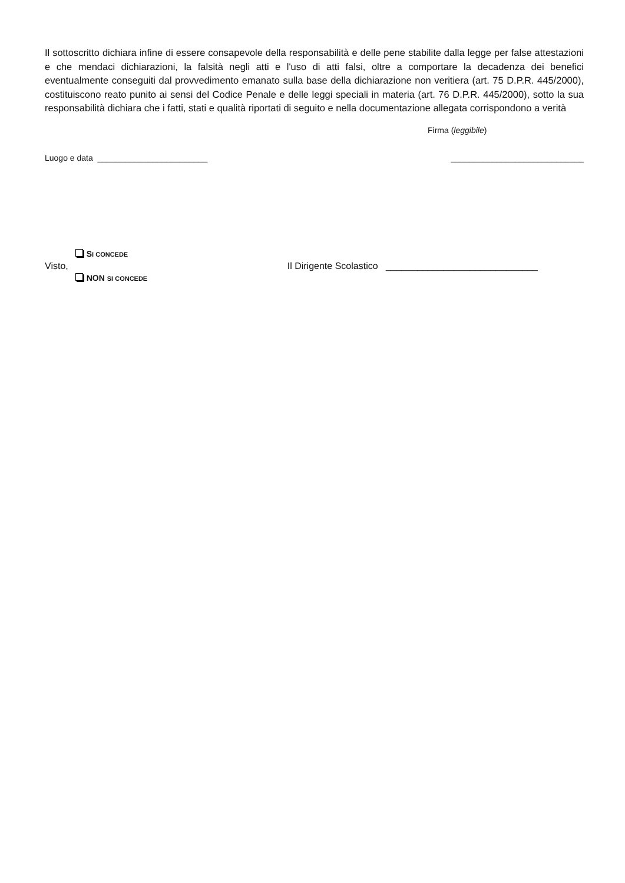Il sottoscritto dichiara infine di essere consapevole della responsabilità e delle pene stabilite dalla legge per false attestazioni e che mendaci dichiarazioni, la falsità negli atti e l'uso di atti falsi, oltre a comportare la decadenza dei benefici eventualmente conseguiti dal provvedimento emanato sulla base della dichiarazione non veritiera (art. 75 D.P.R. 445/2000), costituiscono reato punito ai sensi del Codice Penale e delle leggi speciali in materia (art. 76 D.P.R. 445/2000), sotto la sua responsabilità dichiara che i fatti, stati e qualità riportati di seguito e nella documentazione allegata corrispondono a verità
Firma (leggibile)
Luogo e data ________________________ _____________________________
Visto,
SI CONCEDE
NON SI CONCEDE
Il Dirigente Scolastico _____________________________